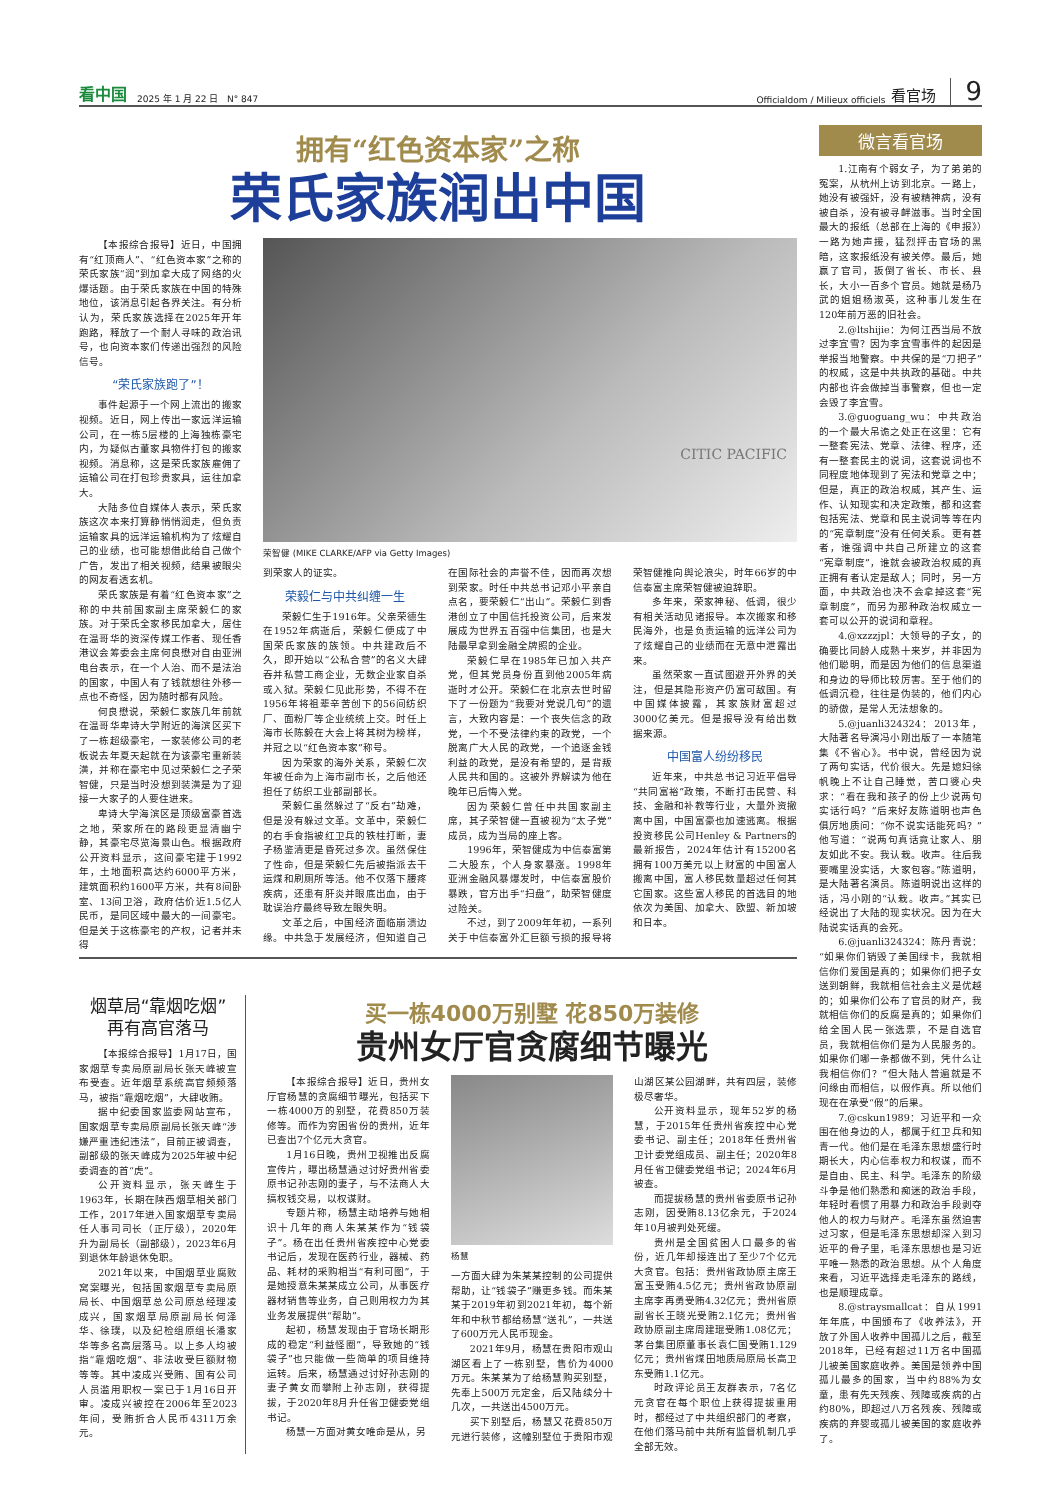看中国 2025 年 1 月 22 日 N° 847
Officialdom / Milieux officiels 看官场 9
拥有“红色资本家”之称
荣氏家族润出中国
【本报综合报导】近日，中国拥有“红顶商人”、“红色资本家”之称的荣氏家族“润”到加拿大成了网络的火爆话题。由于荣氏家族在中国的特殊地位，该消息引起各界关注。有分析认为，荣氏家族选择在2025年开年跑路，释放了一个耐人寻味的政治讯号，也向资本家们传递出强烈的风险信号。
“荣氏家族跑了”！
事件起源于一个网上流出的搬家视频。近日，网上传出一家远洋运输公司，在一栋5层楼的上海独栋豪宅内，为疑似古董家具物件打包的搬家视频。消息称，这是荣氏家族雇佣了运输公司在打包珍贵家具，运往加拿大。
大陆多位自媒体人表示，荣氏家族这次本来打算静悄悄润走，但负责运输家具的远洋运输机构为了炫耀自己的业绩，也可能想借此给自己做个广告，发出了相关视频，结果被眼尖的网友看透玄机。
荣氏家族是有着“红色资本家”之称的中共前国家副主席荣毅仁的家族。对于荣氏全家移民加拿大，居住在温哥华的资深传媒工作者、现任香港议会筹委会主席何良懋对自由亚洲电台表示，在一个人治、而不是法治的国家，中国人有了钱就想往外移一点也不奇怪，因为随时都有风险。
何良懋说，荣毅仁家族几年前就在温哥华卑诗大学附近的海滨区买下了一栋超级豪宅，一家装修公司的老板说去年夏天起就在为该豪宅重新装潢，并称在豪宅中见过荣毅仁之子荣智健，只是当时没想到装潢是为了迎接一大家子的人要住进来。
卑诗大学海滨区是顶级富豪首选之地，荣家所在的路段更显清幽宁静，其豪宅尽览海景山色。根据政府公开资料显示，这间豪宅建于1992年，土地面积高达约6000平方米，建筑面积约1600平方米，共有8间卧室、13间卫浴，政府估价近1.5亿人民币，是同区域中最大的一间豪宅。但是关于这栋豪宅的产权，记者并未得
CITIC PACIFIC
荣智健 (MIKE CLARKE/AFP via Getty Images)
到荣家人的证实。
荣毅仁与中共纠缠一生
荣毅仁生于1916年。父亲荣德生在1952年病逝后，荣毅仁便成了中国荣氏家族的族领。中共建政后不久，即开始以“公私合营”的名义大肆吞并私营工商企业，无数企业家自杀或入狱。荣毅仁见此形势，不得不在1956年将祖辈辛苦创下的56间纺织厂、面粉厂等企业统统上交。时任上海市长陈毅在大会上将其树为榜样，并冠之以“红色资本家”称号。
因为荣家的海外关系，荣毅仁次年被任命为上海市副市长，之后他还担任了纺织工业部副部长。
荣毅仁虽然躲过了“反右”劫难，但是没有躲过文革。文革中，荣毅仁的右手食指被红卫兵的铁柱打断，妻子杨鉴清更是昏死过多次。虽然保住了性命，但是荣毅仁先后被指派去干运煤和刷厕所等活。他不仅落下腰疼疾病，还患有肝炎并眼底出血，由于耽误治疗最终导致左眼失明。
文革之后，中国经济面临崩溃边缘。中共急于发展经济，但知道自己在国际社会的声誉不佳，因而再次想到荣家。时任中共总书记邓小平亲自点名，要荣毅仁“出山”。荣毅仁到香港创立了中国信托投资公司，后来发展成为世界五百强中信集团，也是大陆最早拿到金融全牌照的企业。
荣毅仁早在1985年已加入共产党，但其党员身份直到他2005年病逝时才公开。荣毅仁在北京去世时留下了一份题为“我要对党说几句”的遗言，大致内容是：一个丧失信念的政党，一个不受法律约束的政党，一个脱离广大人民的政党，一个追逐金钱利益的政党，是没有希望的，是背叛人民共和国的。这被外界解读为他在晚年已后悔入党。
因为荣毅仁曾任中共国家副主席，其子荣智健一直被视为“太子党”成员，成为当局的座上客。
1996年，荣智健成为中信泰富第二大股东，个人身家暴涨。1998年亚洲金融风暴爆发时，中信泰富股价暴跌，官方出手“扫盘”，助荣智健度过险关。
不过，到了2009年年初，一系列关于中信泰富外汇巨额亏损的报导将荣智健推向舆论浪尖，时年66岁的中信泰富主席荣智健被迫辞职。
多年来，荣家神秘、低调，很少有相关活动见诸报导。本次搬家和移民海外，也是负责运输的远洋公司为了炫耀自己的业绩而在无意中泄露出来。
虽然荣家一直试图避开外界的关注，但是其隐形资产仍富可敌国。有中国媒体披露，其家族财富超过3000亿美元。但是报导没有给出数据来源。
中国富人纷纷移民
近年来，中共总书记习近平倡导“共同富裕”政策，不断打击民营、科技、金融和补教等行业，大量外资撤离中国，中国富豪也加速逃离。根据投资移民公司Henley & Partners的最新报告，2024年估计有15200名拥有100万美元以上财富的中国富人搬离中国，富人移民数量超过任何其它国家。这些富人移民的首选目的地依次为美国、加拿大、欧盟、新加坡和日本。
烟草局“靠烟吃烟”
再有高官落马
【本报综合报导】1月17日，国家烟草专卖局原副局长张天峰被宣布受查。近年烟草系统高官频频落马，被指“靠烟吃烟”，大肆收贿。
据中纪委国家监委网站宣布，国家烟草专卖局原副局长张天峰“涉嫌严重违纪违法”，目前正被调查，副部级的张天峰成为2025年被中纪委调查的首“虎”。
公开资料显示，张天峰生于1963年，长期在陕西烟草相关部门工作，2017年进入国家烟草专卖局任人事司司长（正厅级），2020年升为副局长（副部级），2023年6月到退休年龄退休免职。
2021年以来，中国烟草业腐败窝案曝光，包括国家烟草专卖局原局长、中国烟草总公司原总经理凌成兴，国家烟草局原副局长何泽华、徐璞，以及纪检组原组长潘家华等多名高层落马。以上多人均被指“靠烟吃烟”、非法收受巨额财物等等。其中凌成兴受贿、国有公司人员滥用职权一案已于1月16日开审。凌成兴被控在2006年至2023年间，受贿折合人民币4311万余元。
买一栋4000万别墅 花850万装修
贵州女厅官贪腐细节曝光
【本报综合报导】近日，贵州女厅官杨慧的贪腐细节曝光，包括买下一栋4000万的别墅，花费850万装修等。而作为穷困省份的贵州，近年已查出7个亿元大贪官。
1月16日晚，贵州卫视推出反腐宣传片，曝出杨慧通过讨好贵州省委原书记孙志刚的妻子，与不法商人大搞权钱交易，以权谋财。
专题片称，杨慧主动培养与她相识十几年的商人朱某某作为“钱袋子”。杨在出任贵州省疾控中心党委书记后，发现在医药行业，器械、药品、耗材的采购相当“有利可图”，于是她授意朱某某成立公司，从事医疗器材销售等业务，自己则用权力为其业务发展提供“帮助”。
起初，杨慧发现由于官场长期形成的稳定“利益怪圈”，导致她的“钱袋子”也只能做一些简单的项目维持运转。后来，杨慧通过讨好孙志刚的妻子黄女而攀附上孙志刚，获得提拔，于2020年8月升任省卫健委党组书记。
杨慧一方面对黄女唯命是从，另
杨慧
一方面大肆为朱某某控制的公司提供帮助，让“钱袋子”赚更多钱。而朱某某于2019年初到2021年初，每个新年和中秋节都给杨慧“送礼”，一共送了600万元人民币现金。
2021年9月，杨慧在贵阳市观山湖区看上了一栋别墅，售价为4000万元。朱某某为了给杨慧购买别墅，先奉上500万元定金，后又陆续分十几次，一共送出4500万元。
买下别墅后，杨慧又花费850万元进行装修，这幢别墅位于贵阳市观山湖区某公园湖畔，共有四层，装修极尽奢华。
公开资料显示，现年52岁的杨慧，于2015年任贵州省疾控中心党委书记、副主任；2018年任贵州省卫计委党组成员、副主任；2020年8月任省卫健委党组书记；2024年6月被查。
而提拔杨慧的贵州省委原书记孙志刚，因受贿8.13亿余元，于2024年10月被判处死缓。
贵州是全国贫困人口最多的省份，近几年却接连出了至少7个亿元大贪官。包括：贵州省政协原主席王富玉受贿4.5亿元；贵州省政协原副主席李再勇受贿4.32亿元；贵州省原副省长王晓光受贿2.1亿元；贵州省政协原副主席周建琨受贿1.08亿元；茅台集团原董事长袁仁国受贿1.129亿元；贵州省煤田地质局原局长高卫东受贿1.1亿元。
时政评论员王友群表示，7名亿元贪官在每个职位上获得提拔重用时，都经过了中共组织部门的考察，在他们落马前中共所有监督机制几乎全部无效。
微言看官场
1.江南有个弱女子，为了弟弟的冤案，从杭州上访到北京。一路上，她没有被强奸，没有被精神病，没有被自杀，没有被寻衅滋事。当时全国最大的报纸（总部在上海的《申报》）一路为她声援，猛烈抨击官场的黑暗，这家报纸没有被关停。最后，她赢了官司，扳倒了省长、市长、县长，大小一百多个官员。她就是杨乃武的姐姐杨淑英，这种事儿发生在120年前万恶的旧社会。
2.@ltshijie：为何江西当局不放过李宜雪？因为李宜雪事件的起因是举报当地警察。中共保的是“刀把子”的权威，这是中共执政的基础。中共内部也许会做掉当事警察，但也一定会毁了李宜雪。
3.@guoguang_wu：中共政治的一个最大吊诡之处正在这里：它有一整套宪法、党章、法律、程序，还有一整套民主的说词，这套说词也不同程度地体现到了宪法和党章之中；但是，真正的政治权威，其产生、运作、认知现实和决定政策，都和这套包括宪法、党章和民主说词等等在内的“宪章制度”没有任何关系。更有甚者，谁强调中共自己所建立的这套“宪章制度”，谁就会被政治权威的真正拥有者认定是敌人；同时，另一方面，中共政治也决不会拿掉这套“宪章制度”，而另为那种政治权威立一套可以公开的说词和章程。
4.@xzzzjpl：大领导的子女，的确要比同龄人成熟十来岁，并非因为他们聪明，而是因为他们的信息渠道和身边的导师比较厉害。至于他们的低调沉稳，往往是伪装的，他们内心的骄傲，是常人无法想象的。
5.@juanli324324：2013年，大陆著名导演冯小刚出版了一本随笔集《不省心》。书中说，曾经因为说了两句实话，代价很大。先是媳妇徐帆晚上不让自己睡觉，苦口婆心央求：“看在我和孩子的份上少说两句实话行吗？”后来好友陈道明也声色俱厉地质问：“你不说实话能死吗？”他写道：“说两句真话竟让家人、朋友如此不安。我认栽。收声。往后我要嘴里没实话，大家包容。”陈道明，是大陆著名演员。陈道明说出这样的话，冯小刚的“认栽。收声。”其实已经说出了大陆的现实状况。因为在大陆说实话真的会死。
6.@juanli324324：陈丹青说：“如果你们销毁了美国绿卡，我就相信你们爱国是真的；如果你们把子女送到朝鲜，我就相信社会主义是优越的；如果你们公布了官员的财产，我就相信你们的反腐是真的；如果你们给全国人民一张选票，不是自选官员，我就相信你们是为人民服务的。如果你们哪一条都做不到，凭什么让我相信你们？”但大陆人普遍就是不问缘由而相信，以假作真。所以他们现在在承受“假”的后果。
7.@cskun1989：习近平和一众围在他身边的人，都属于红卫兵和知青一代。他们是在毛泽东思想盛行时期长大，内心信奉权力和权谋，而不是自由、民主、科学。毛泽东的阶级斗争是他们熟悉和痴迷的政治手段，年轻时看惯了用暴力和政治手段剥夺他人的权力与财产。毛泽东虽然迫害过习家，但是毛泽东思想却深入到习近平的骨子里，毛泽东思想也是习近平唯一熟悉的政治思想。从个人角度来看，习近平选择走毛泽东的路线，也是顺理成章。
8.@straysmallcat：自从1991年年底，中国颁布了《收养法》，开放了外国人收养中国孤儿之后，截至2018年，已经有超过11万名中国孤儿被美国家庭收养。美国是领养中国孤儿最多的国家，当中约88%为女童，患有先天残疾、残障或疾病的占约80%，即超过八万名残疾、残障或疾病的弃婴或孤儿被美国的家庭收养了。